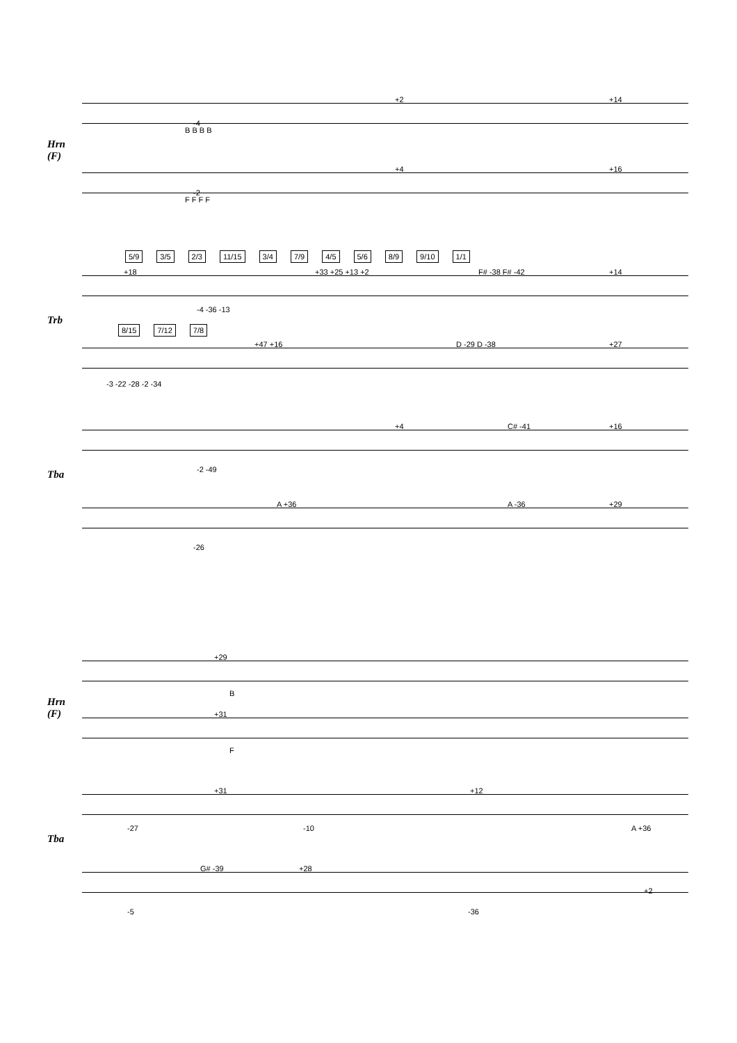Hrn
(F)
+2 +14
-4
B B B B
+4 +16
-2
F F F F
5/9 3/5 2/3 11/15 3/4 7/9 4/5 5/6 8/9 9/10 1/1
Trb
+18 +33 +25 +13 +2 F# -38 F# -42 +14
-4 -36 -13
8/15 7/12 7/8
+47 +16 D -29 D -38 +27
-3 -22 -28 -2 -34
Tba
+4 C# -41 +16
-2 -49
A +36 A -36 +29
-26
Hrn
(F)
+29
B
+31
F
Tba
+31 +12
-27 -10 A +36
G# -39 +28
+2
-5 -36